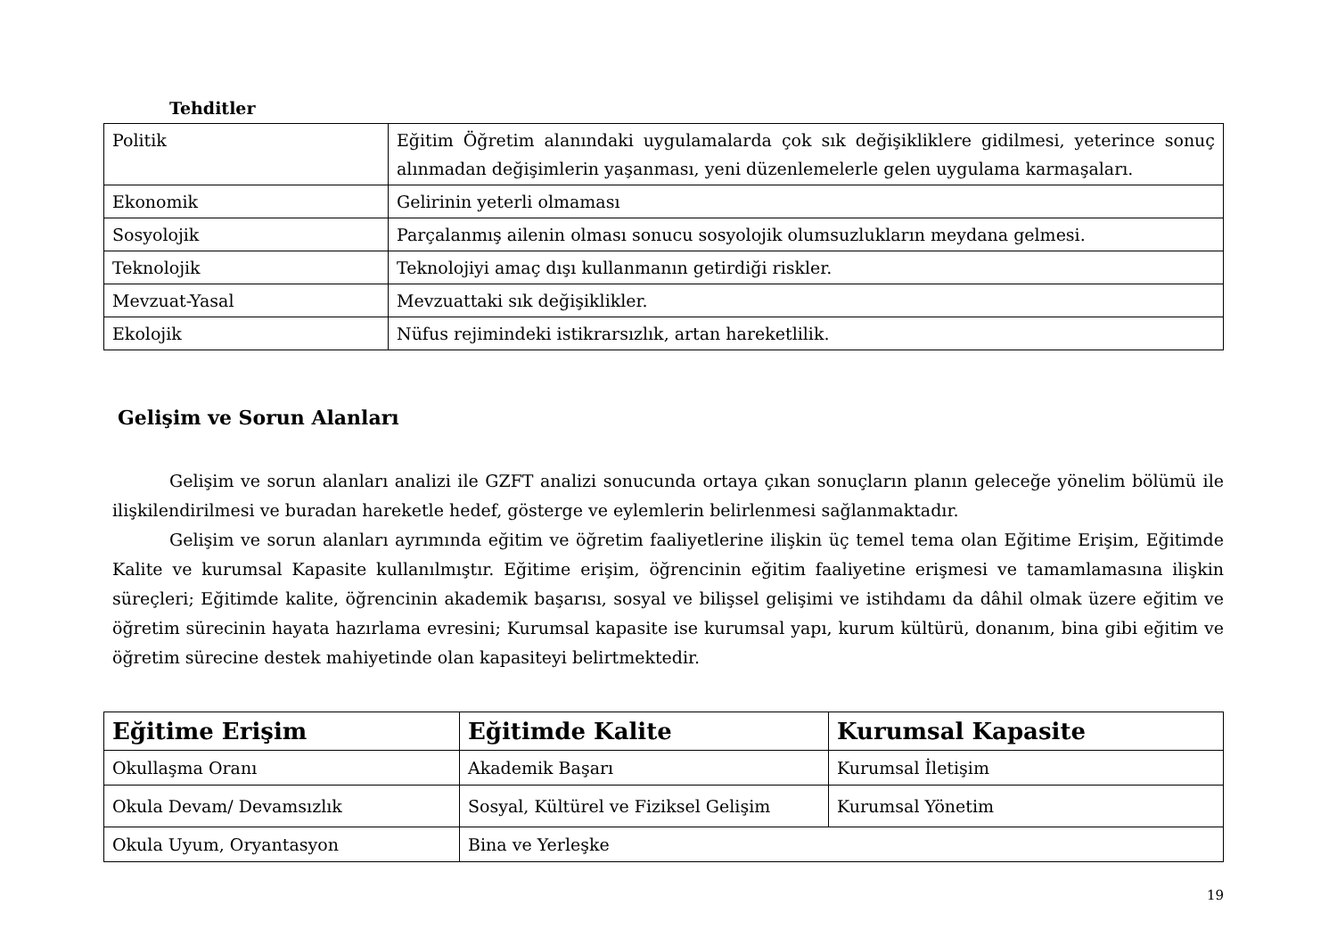Tehditler
| Politik | Eğitim Öğretim alanındaki uygulamalarda çok sık değişikliklere gidilmesi, yeterince sonuç alınmadan değişimlerin yaşanması, yeni düzenlemelerle gelen uygulama karmaşaları. |
| Ekonomik | Gelirinin yeterli olmaması |
| Sosyolojik | Parçalanmış ailenin olması sonucu sosyolojik olumsuzlukların meydana gelmesi. |
| Teknolojik | Teknolojiyi amaç dışı kullanmanın getirdiği riskler. |
| Mevzuat-Yasal | Mevzuattaki sık değişiklikler. |
| Ekolojik | Nüfus rejimindeki istikrarsızlık, artan hareketlilik. |
Gelişim ve Sorun Alanları
Gelişim ve sorun alanları analizi ile GZFT analizi sonucunda ortaya çıkan sonuçların planın geleceğe yönelim bölümü ile ilişkilendirilmesi ve buradan hareketle hedef, gösterge ve eylemlerin belirlenmesi sağlanmaktadır.
Gelişim ve sorun alanları ayrımında eğitim ve öğretim faaliyetlerine ilişkin üç temel tema olan Eğitime Erişim, Eğitimde Kalite ve kurumsal Kapasite kullanılmıştır. Eğitime erişim, öğrencinin eğitim faaliyetine erişmesi ve tamamlamasına ilişkin süreçleri; Eğitimde kalite, öğrencinin akademik başarısı, sosyal ve bilişsel gelişimi ve istihdamı da dâhil olmak üzere eğitim ve öğretim sürecinin hayata hazırlama evresini; Kurumsal kapasite ise kurumsal yapı, kurum kültürü, donanım, bina gibi eğitim ve öğretim sürecine destek mahiyetinde olan kapasiteyi belirtmektedir.
| Eğitime Erişim | Eğitimde Kalite | Kurumsal Kapasite |
| --- | --- | --- |
| Okullaşma Oranı | Akademik Başarı | Kurumsal İletişim |
| Okula Devam/ Devamsızlık | Sosyal, Kültürel ve Fiziksel Gelişim | Kurumsal Yönetim |
| Okula Uyum, Oryantasyon | Bina ve Yerleşke | |
19